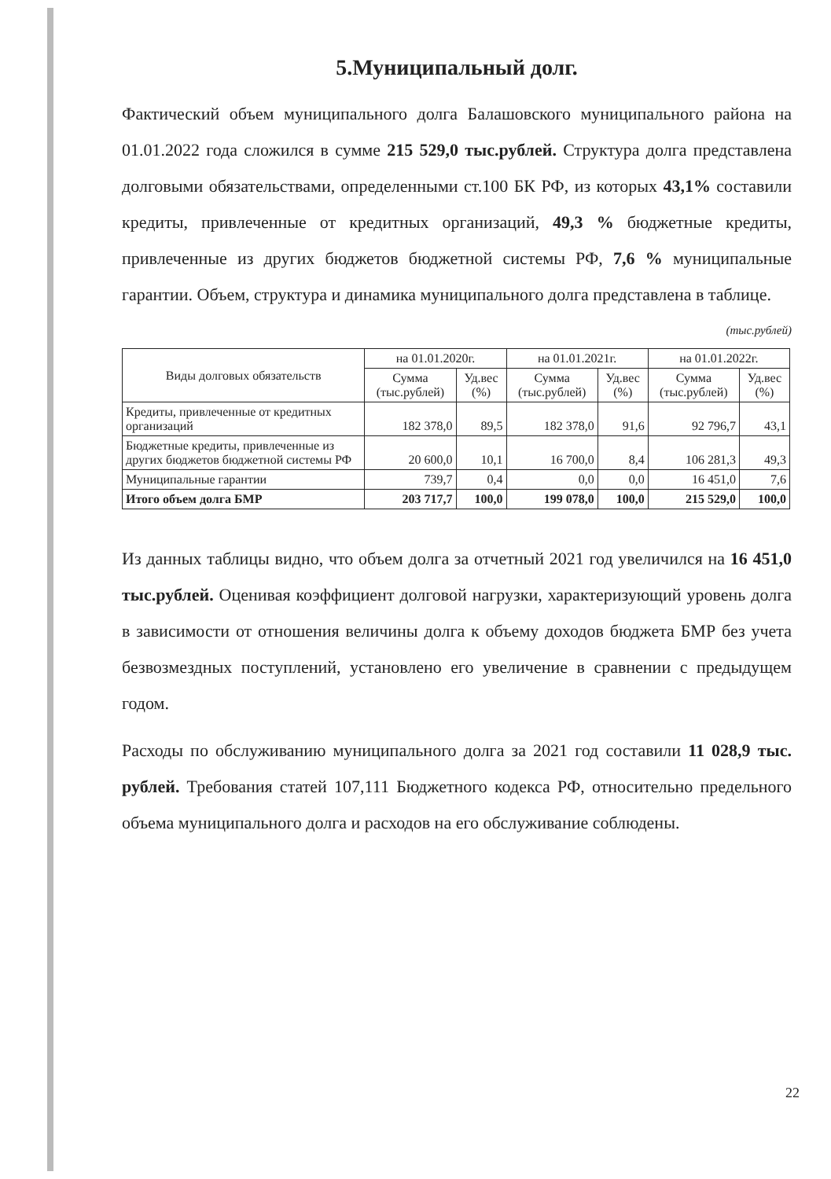5.Муниципальный долг.
Фактический объем муниципального долга Балашовского муниципального района на 01.01.2022 года сложился в сумме 215 529,0 тыс.рублей. Структура долга представлена долговыми обязательствами, определенными ст.100 БК РФ, из которых 43,1% составили кредиты, привлеченные от кредитных организаций, 49,3 % бюджетные кредиты, привлеченные из других бюджетов бюджетной системы РФ, 7,6 % муниципальные гарантии. Объем, структура и динамика муниципального долга представлена в таблице.
(тыс.рублей)
| Виды долговых обязательств | на 01.01.2020г. | | на 01.01.2021г. | | на 01.01.2022г. | |
| --- | --- | --- | --- | --- | --- | --- |
| | Сумма (тыс.рублей) | Уд.вес (%) | Сумма (тыс.рублей) | Уд.вес (%) | Сумма (тыс.рублей) | Уд.вес (%) |
| Кредиты, привлеченные от кредитных организаций | 182 378,0 | 89,5 | 182 378,0 | 91,6 | 92 796,7 | 43,1 |
| Бюджетные кредиты, привлеченные из других бюджетов бюджетной системы РФ | 20 600,0 | 10,1 | 16 700,0 | 8,4 | 106 281,3 | 49,3 |
| Муниципальные гарантии | 739,7 | 0,4 | 0,0 | 0,0 | 16 451,0 | 7,6 |
| Итого объем долга БМР | 203 717,7 | 100,0 | 199 078,0 | 100,0 | 215 529,0 | 100,0 |
Из данных таблицы видно, что объем долга за отчетный 2021 год увеличился на 16 451,0 тыс.рублей. Оценивая коэффициент долговой нагрузки, характеризующий уровень долга в зависимости от отношения величины долга к объему доходов бюджета БМР без учета безвозмездных поступлений, установлено его увеличение в сравнении с предыдущем годом.
Расходы по обслуживанию муниципального долга за 2021 год составили 11 028,9 тыс. рублей. Требования статей 107,111 Бюджетного кодекса РФ, относительно предельного объема муниципального долга и расходов на его обслуживание соблюдены.
22